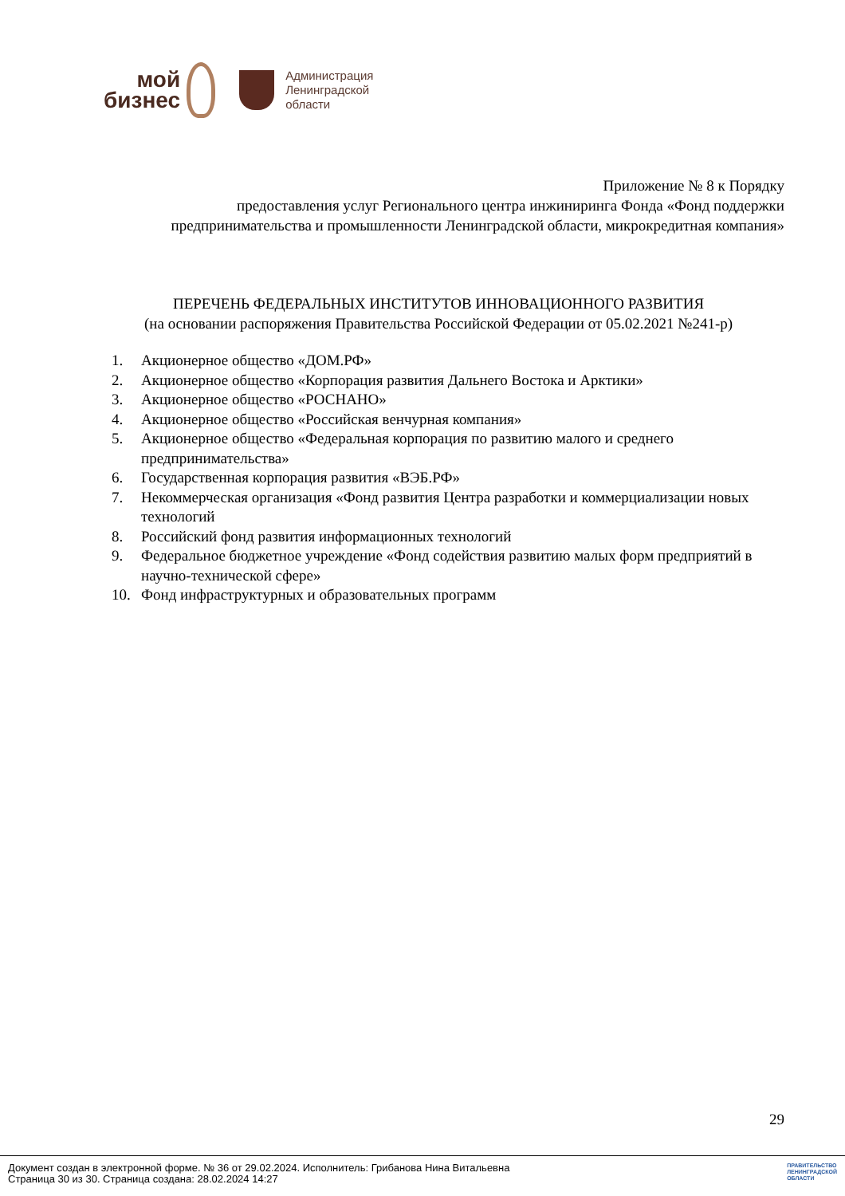мой
бизнес
Администрация
Ленинградской
области
Приложение № 8 к Порядку
предоставления услуг Регионального центра инжиниринга Фонда «Фонд поддержки предпринимательства и промышленности Ленинградской области, микрокредитная компания»
ПЕРЕЧЕНЬ ФЕДЕРАЛЬНЫХ ИНСТИТУТОВ ИННОВАЦИОННОГО РАЗВИТИЯ
(на основании распоряжения Правительства Российской Федерации от 05.02.2021 №241-р)
1. Акционерное общество «ДОМ.РФ»
2. Акционерное общество «Корпорация развития Дальнего Востока и Арктики»
3. Акционерное общество «РОСНАНО»
4. Акционерное общество «Российская венчурная компания»
5. Акционерное общество «Федеральная корпорация по развитию малого и среднего предпринимательства»
6. Государственная корпорация развития «ВЭБ.РФ»
7. Некоммерческая организация «Фонд развития Центра разработки и коммерциализации новых технологий
8. Российский фонд развития информационных технологий
9. Федеральное бюджетное учреждение «Фонд содействия развитию малых форм предприятий в научно-технической сфере»
10. Фонд инфраструктурных и образовательных программ
29
Документ создан в электронной форме. № 36 от 29.02.2024. Исполнитель: Грибанова Нина Витальевна
Страница 30 из 30. Страница создана: 28.02.2024 14:27
ПРАВИТЕЛЬСТВО
ЛЕНИНГРАДСКОЙ
ОБЛАСТИ